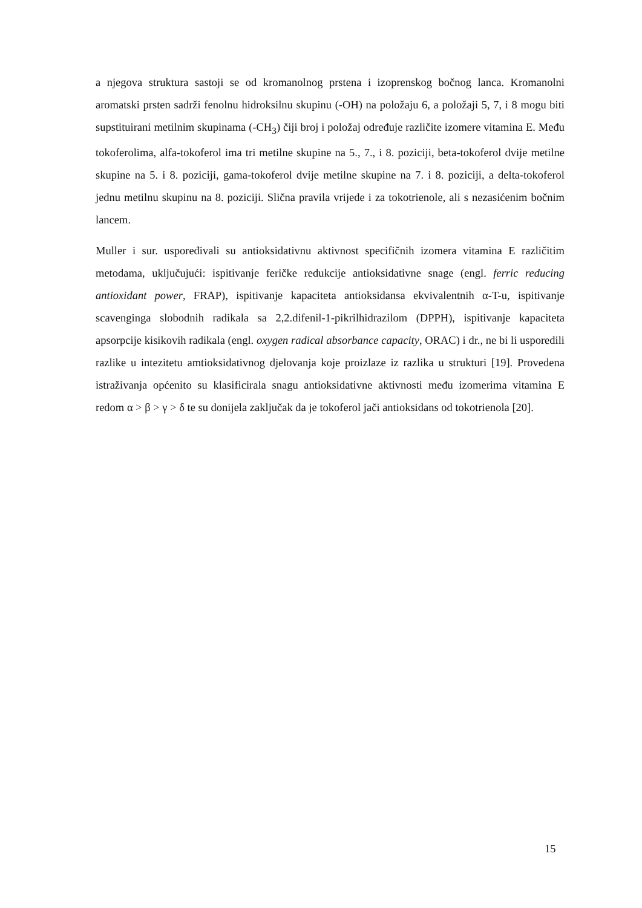a njegova struktura sastoji se od kromanolnog prstena i izoprenskog bočnog lanca. Kromanolni aromatski prsten sadrži fenolnu hidroksilnu skupinu (-OH) na položaju 6, a položaji 5, 7, i 8 mogu biti supstituirani metilnim skupinama (-CH<sub>3</sub>) čiji broj i položaj određuje različite izomere vitamina E. Među tokoferolima, alfa-tokoferol ima tri metilne skupine na 5., 7., i 8. poziciji, beta-tokoferol dvije metilne skupine na 5. i 8. poziciji, gama-tokoferol dvije metilne skupine na 7. i 8. poziciji, a delta-tokoferol jednu metilnu skupinu na 8. poziciji. Slična pravila vrijede i za tokotrienole, ali s nezasićenim bočnim lancem.
Muller i sur. uspoređivali su antioksidativnu aktivnost specifičnih izomera vitamina E različitim metodama, uključujući: ispitivanje feričke redukcije antioksidativne snage (engl. ferric reducing antioxidant power, FRAP), ispitivanje kapaciteta antioksidansa ekvivalentnih α-T-u, ispitivanje scavenginga slobodnih radikala sa 2,2.difenil-1-pikrilhidrazilom (DPPH), ispitivanje kapaciteta apsorpcije kisikovih radikala (engl. oxygen radical absorbance capacity, ORAC) i dr., ne bi li usporedili razlike u intezitetu amtioksidativnog djelovanja koje proizlaze iz razlika u strukturi [19]. Provedena istraživanja općenito su klasificirala snagu antioksidativne aktivnosti među izomerima vitamina E redom α > β > γ > δ te su donijela zaključak da je tokoferol jači antioksidans od tokotrienola [20].
15